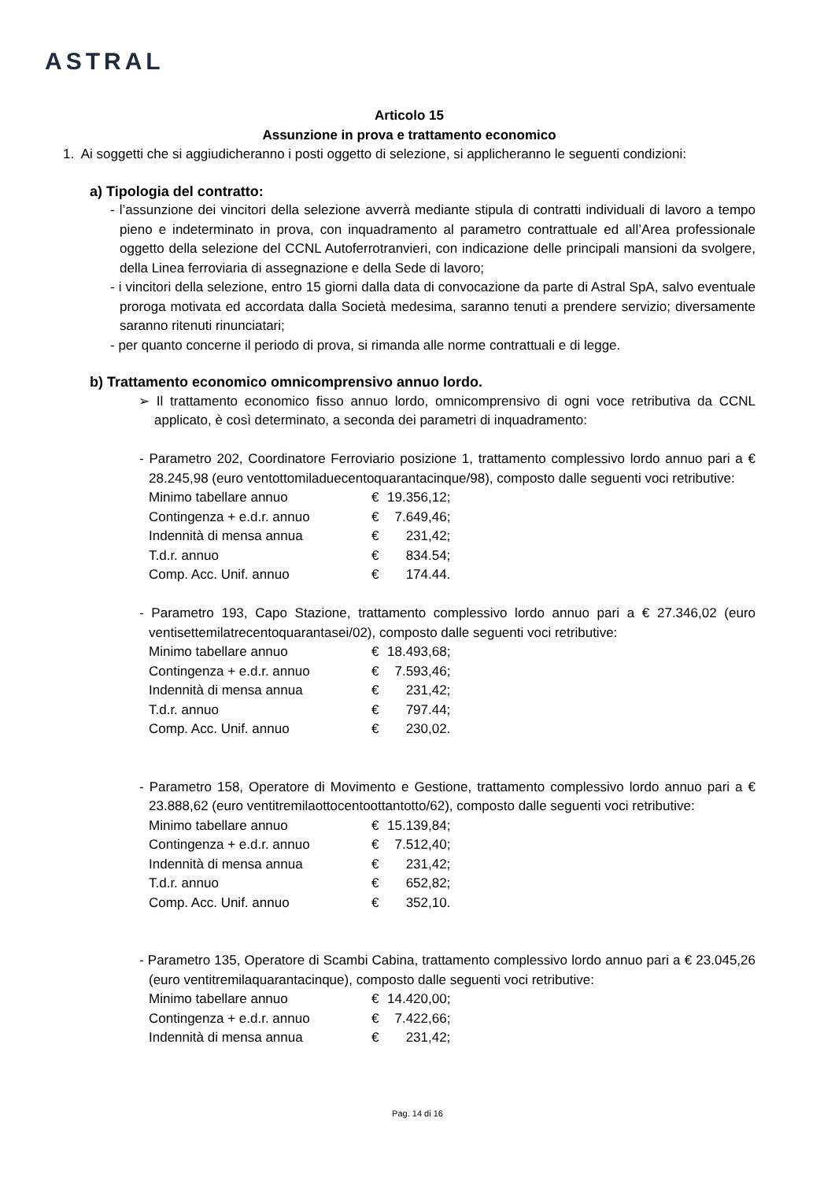ASTRAL
Articolo 15
Assunzione in prova e trattamento economico
1. Ai soggetti che si aggiudicheranno i posti oggetto di selezione, si applicheranno le seguenti condizioni:
a) Tipologia del contratto:
- l’assunzione dei vincitori della selezione avverrà mediante stipula di contratti individuali di lavoro a tempo pieno e indeterminato in prova, con inquadramento al parametro contrattuale ed all’Area professionale oggetto della selezione del CCNL Autoferrotranvieri, con indicazione delle principali mansioni da svolgere, della Linea ferroviaria di assegnazione e della Sede di lavoro;
- i vincitori della selezione, entro 15 giorni dalla data di convocazione da parte di Astral SpA, salvo eventuale proroga motivata ed accordata dalla Società medesima, saranno tenuti a prendere servizio; diversamente saranno ritenuti rinunciatari;
- per quanto concerne il periodo di prova, si rimanda alle norme contrattuali e di legge.
b) Trattamento economico omnicomprensivo annuo lordo.
➢ Il trattamento economico fisso annuo lordo, omnicomprensivo di ogni voce retributiva da CCNL applicato, è così determinato, a seconda dei parametri di inquadramento:
- Parametro 202, Coordinatore Ferroviario posizione 1, trattamento complessivo lordo annuo pari a € 28.245,98 (euro ventottomiladuecentoquarantacinque/98), composto dalle seguenti voci retributive:
| Minimo tabellare annuo | € | 19.356,12; |
| Contingenza + e.d.r. annuo | € | 7.649,46; |
| Indennità di mensa annua | € | 231,42; |
| T.d.r. annuo | € | 834.54; |
| Comp. Acc. Unif. annuo | € | 174.44. |
- Parametro 193, Capo Stazione, trattamento complessivo lordo annuo pari a € 27.346,02 (euro ventisettemilatrecentoquarantasei/02), composto dalle seguenti voci retributive:
| Minimo tabellare annuo | € | 18.493,68; |
| Contingenza + e.d.r. annuo | € | 7.593,46; |
| Indennità di mensa annua | € | 231,42; |
| T.d.r. annuo | € | 797.44; |
| Comp. Acc. Unif. annuo | € | 230,02. |
- Parametro 158, Operatore di Movimento e Gestione, trattamento complessivo lordo annuo pari a € 23.888,62 (euro ventitremilaottocentoottantotto/62), composto dalle seguenti voci retributive:
| Minimo tabellare annuo | € | 15.139,84; |
| Contingenza + e.d.r. annuo | € | 7.512,40; |
| Indennità di mensa annua | € | 231,42; |
| T.d.r. annuo | € | 652,82; |
| Comp. Acc. Unif. annuo | € | 352,10. |
- Parametro 135, Operatore di Scambi Cabina, trattamento complessivo lordo annuo pari a € 23.045,26 (euro ventitremilaquarantacinque), composto dalle seguenti voci retributive:
| Minimo tabellare annuo | € | 14.420,00; |
| Contingenza + e.d.r. annuo | € | 7.422,66; |
| Indennità di mensa annua | € | 231,42; |
Pag. 14 di 16